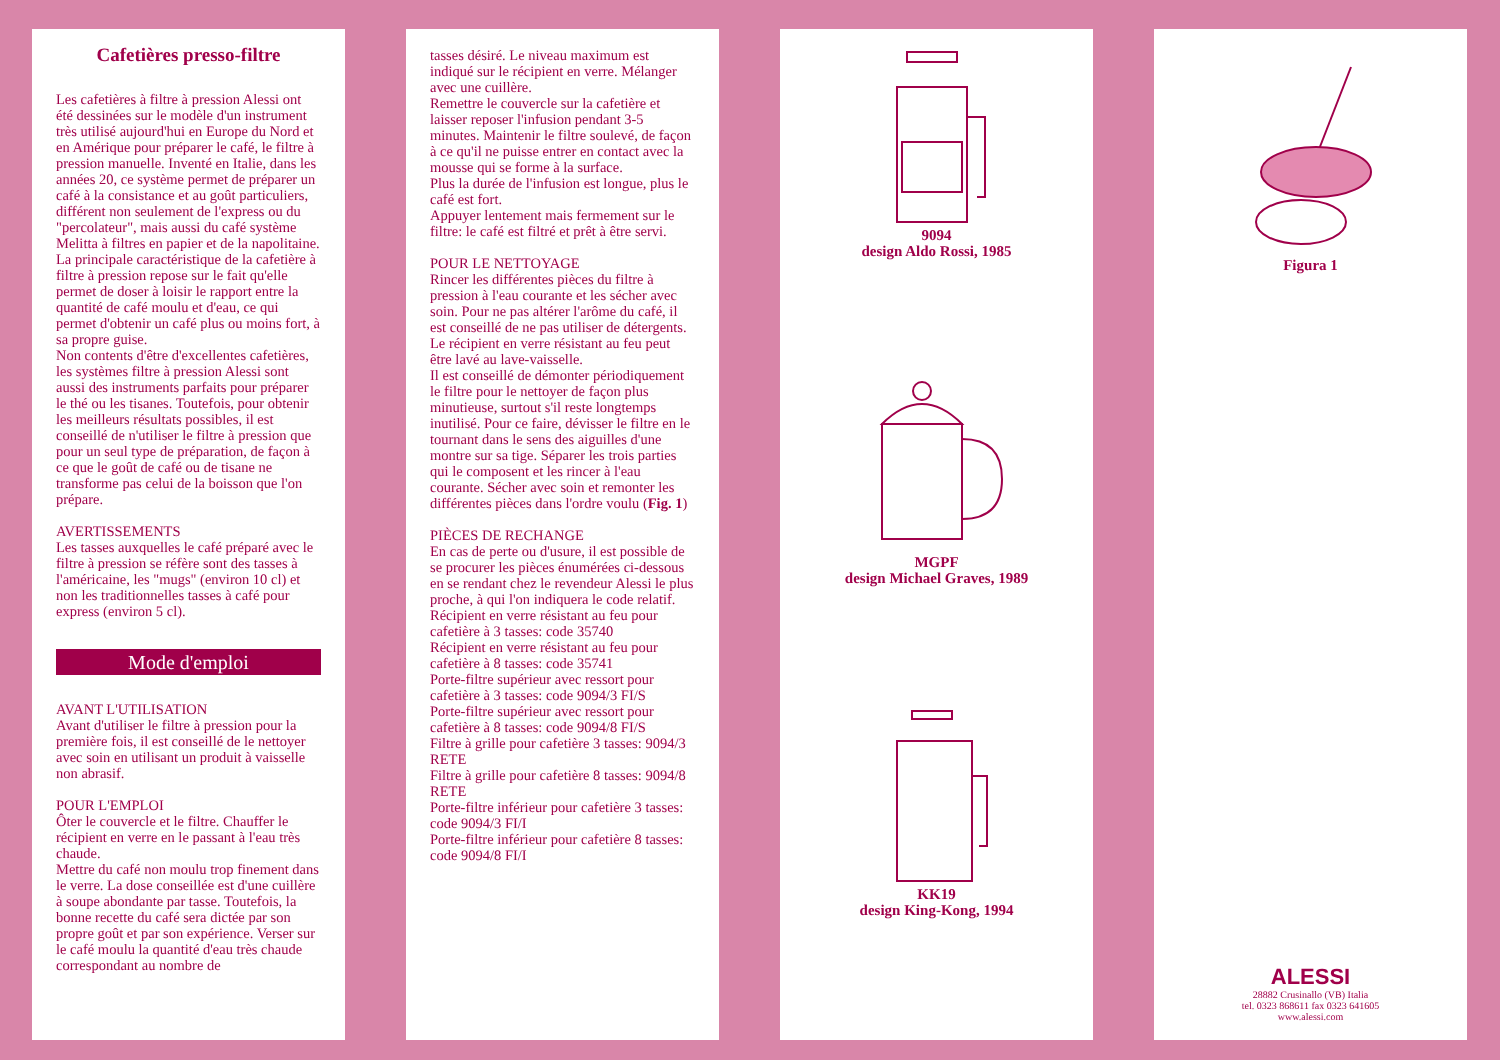Cafetières presso-filtre
Les cafetières à filtre à pression Alessi ont été dessinées sur le modèle d'un instrument très utilisé aujourd'hui en Europe du Nord et en Amérique pour préparer le café, le filtre à pression manuelle. Inventé en Italie, dans les années 20, ce système permet de préparer un café à la consistance et au goût particuliers, différent non seulement de l'express ou du "percolateur", mais aussi du café système Melitta à filtres en papier et de la napolitaine.
La principale caractéristique de la cafetière à filtre à pression repose sur le fait qu'elle permet de doser à loisir le rapport entre la quantité de café moulu et d'eau, ce qui permet d'obtenir un café plus ou moins fort, à sa propre guise.
Non contents d'être d'excellentes cafetières, les systèmes filtre à pression Alessi sont aussi des instruments parfaits pour préparer le thé ou les tisanes. Toutefois, pour obtenir les meilleurs résultats possibles, il est conseillé de n'utiliser le filtre à pression que pour un seul type de préparation, de façon à ce que le goût de café ou de tisane ne transforme pas celui de la boisson que l'on prépare.
AVERTISSEMENTS
Les tasses auxquelles le café préparé avec le filtre à pression se réfère sont des tasses à l'américaine, les "mugs" (environ 10 cl) et non les traditionnelles tasses à café pour express (environ 5 cl).
Mode d'emploi
AVANT L'UTILISATION
Avant d'utiliser le filtre à pression pour la première fois, il est conseillé de le nettoyer avec soin en utilisant un produit à vaisselle non abrasif.
POUR L'EMPLOI
Ôter le couvercle et le filtre. Chauffer le récipient en verre en le passant à l'eau très chaude.
Mettre du café non moulu trop finement dans le verre. La dose conseillée est d'une cuillère à soupe abondante par tasse. Toutefois, la bonne recette du café sera dictée par son propre goût et par son expérience. Verser sur le café moulu la quantité d'eau très chaude correspondant au nombre de
tasses désiré. Le niveau maximum est indiqué sur le récipient en verre. Mélanger avec une cuillère.
Remettre le couvercle sur la cafetière et laisser reposer l'infusion pendant 3-5 minutes. Maintenir le filtre soulevé, de façon à ce qu'il ne puisse entrer en contact avec la mousse qui se forme à la surface.
Plus la durée de l'infusion est longue, plus le café est fort.
Appuyer lentement mais fermement sur le filtre: le café est filtré et prêt à être servi.
POUR LE NETTOYAGE
Rincer les différentes pièces du filtre à pression à l'eau courante et les sécher avec soin. Pour ne pas altérer l'arôme du café, il est conseillé de ne pas utiliser de détergents. Le récipient en verre résistant au feu peut être lavé au lave-vaisselle.
Il est conseillé de démonter périodiquement le filtre pour le nettoyer de façon plus minutieuse, surtout s'il reste longtemps inutilisé. Pour ce faire, dévisser le filtre en le tournant dans le sens des aiguilles d'une montre sur sa tige. Séparer les trois parties qui le composent et les rincer à l'eau courante. Sécher avec soin et remonter les différentes pièces dans l'ordre voulu (Fig. 1)
PIÈCES DE RECHANGE
En cas de perte ou d'usure, il est possible de se procurer les pièces énumérées ci-dessous en se rendant chez le revendeur Alessi le plus proche, à qui l'on indiquera le code relatif.
Récipient en verre résistant au feu pour cafetière à 3 tasses: code 35740
Récipient en verre résistant au feu pour cafetière à 8 tasses: code 35741
Porte-filtre supérieur avec ressort pour cafetière à 3 tasses: code 9094/3 FI/S
Porte-filtre supérieur avec ressort pour cafetière à 8 tasses: code 9094/8 FI/S
Filtre à grille pour cafetière 3 tasses: 9094/3 RETE
Filtre à grille pour cafetière 8 tasses: 9094/8 RETE
Porte-filtre inférieur pour cafetière 3 tasses: code 9094/3 FI/I
Porte-filtre inférieur pour cafetière 8 tasses: code 9094/8 FI/I
9094
design Aldo Rossi, 1985
MGPF
design Michael Graves, 1989
KK19
design King-Kong, 1994
Figura 1
ALESSI
28882 Crusinallo (VB) Italia
tel. 0323 868611 fax 0323 641605
www.alessi.com